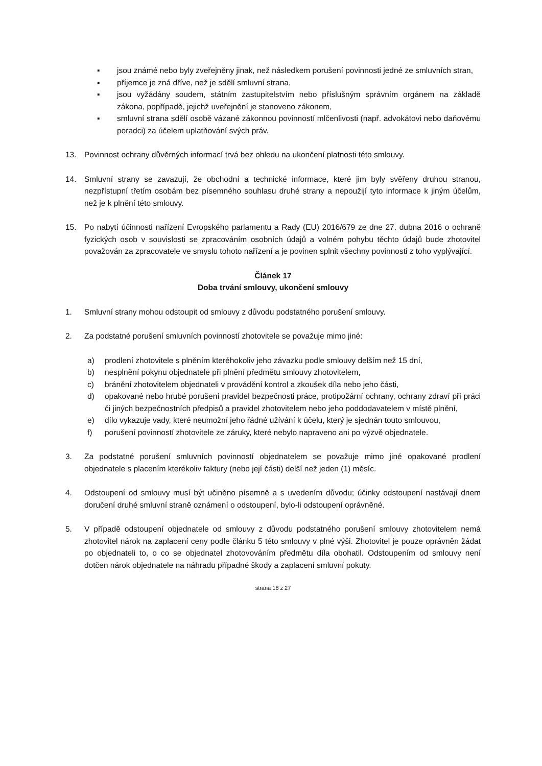▪ jsou známé nebo byly zveřejněny jinak, než následkem porušení povinnosti jedné ze smluvních stran,
▪ příjemce je zná dříve, než je sdělí smluvní strana,
▪ jsou vyžádány soudem, státním zastupitelstvím nebo příslušným správním orgánem na základě zákona, popřípadě, jejichž uveřejnění je stanoveno zákonem,
▪ smluvní strana sdělí osobě vázané zákonnou povinností mlčenlivosti (např. advokátovi nebo daňovému poradci) za účelem uplatňování svých práv.
13. Povinnost ochrany důvěrných informací trvá bez ohledu na ukončení platnosti této smlouvy.
14. Smluvní strany se zavazují, že obchodní a technické informace, které jim byly svěřeny druhou stranou, nezpřístupní třetím osobám bez písemného souhlasu druhé strany a nepoužijí tyto informace k jiným účelům, než je k plnění této smlouvy.
15. Po nabytí účinnosti nařízení Evropského parlamentu a Rady (EU) 2016/679 ze dne 27. dubna 2016 o ochraně fyzických osob v souvislosti se zpracováním osobních údajů a volném pohybu těchto údajů bude zhotovitel považován za zpracovatele ve smyslu tohoto nařízení a je povinen splnit všechny povinnosti z toho vyplývající.
Článek 17
Doba trvání smlouvy, ukončení smlouvy
1. Smluvní strany mohou odstoupit od smlouvy z důvodu podstatného porušení smlouvy.
2. Za podstatné porušení smluvních povinností zhotovitele se považuje mimo jiné:
a) prodlení zhotovitele s plněním kteréhokoliv jeho závazku podle smlouvy delším než 15 dní,
b) nesplnění pokynu objednatele při plnění předmětu smlouvy zhotovitelem,
c) bránění zhotovitelem objednateli v provádění kontrol a zkoušek díla nebo jeho části,
d) opakované nebo hrubé porušení pravidel bezpečnosti práce, protipožární ochrany, ochrany zdraví při práci či jiných bezpečnostních předpisů a pravidel zhotovitelem nebo jeho poddodavatelem v místě plnění,
e) dílo vykazuje vady, které neumožní jeho řádné užívání k účelu, který je sjednán touto smlouvou,
f) porušení povinností zhotovitele ze záruky, které nebylo napraveno ani po výzvě objednatele.
3. Za podstatné porušení smluvních povinností objednatelem se považuje mimo jiné opakované prodlení objednatele s placením kterékoliv faktury (nebo její části) delší než jeden (1) měsíc.
4. Odstoupení od smlouvy musí být učiněno písemně a s uvedením důvodu; účinky odstoupení nastávají dnem doručení druhé smluvní straně oznámení o odstoupení, bylo-li odstoupení oprávněné.
5. V případě odstoupení objednatele od smlouvy z důvodu podstatného porušení smlouvy zhotovitelem nemá zhotovitel nárok na zaplacení ceny podle článku 5 této smlouvy v plné výši. Zhotovitel je pouze oprávněn žádat po objednateli to, o co se objednatel zhotovováním předmětu díla obohatil. Odstoupením od smlouvy není dotčen nárok objednatele na náhradu případné škody a zaplacení smluvní pokuty.
strana 18 z 27